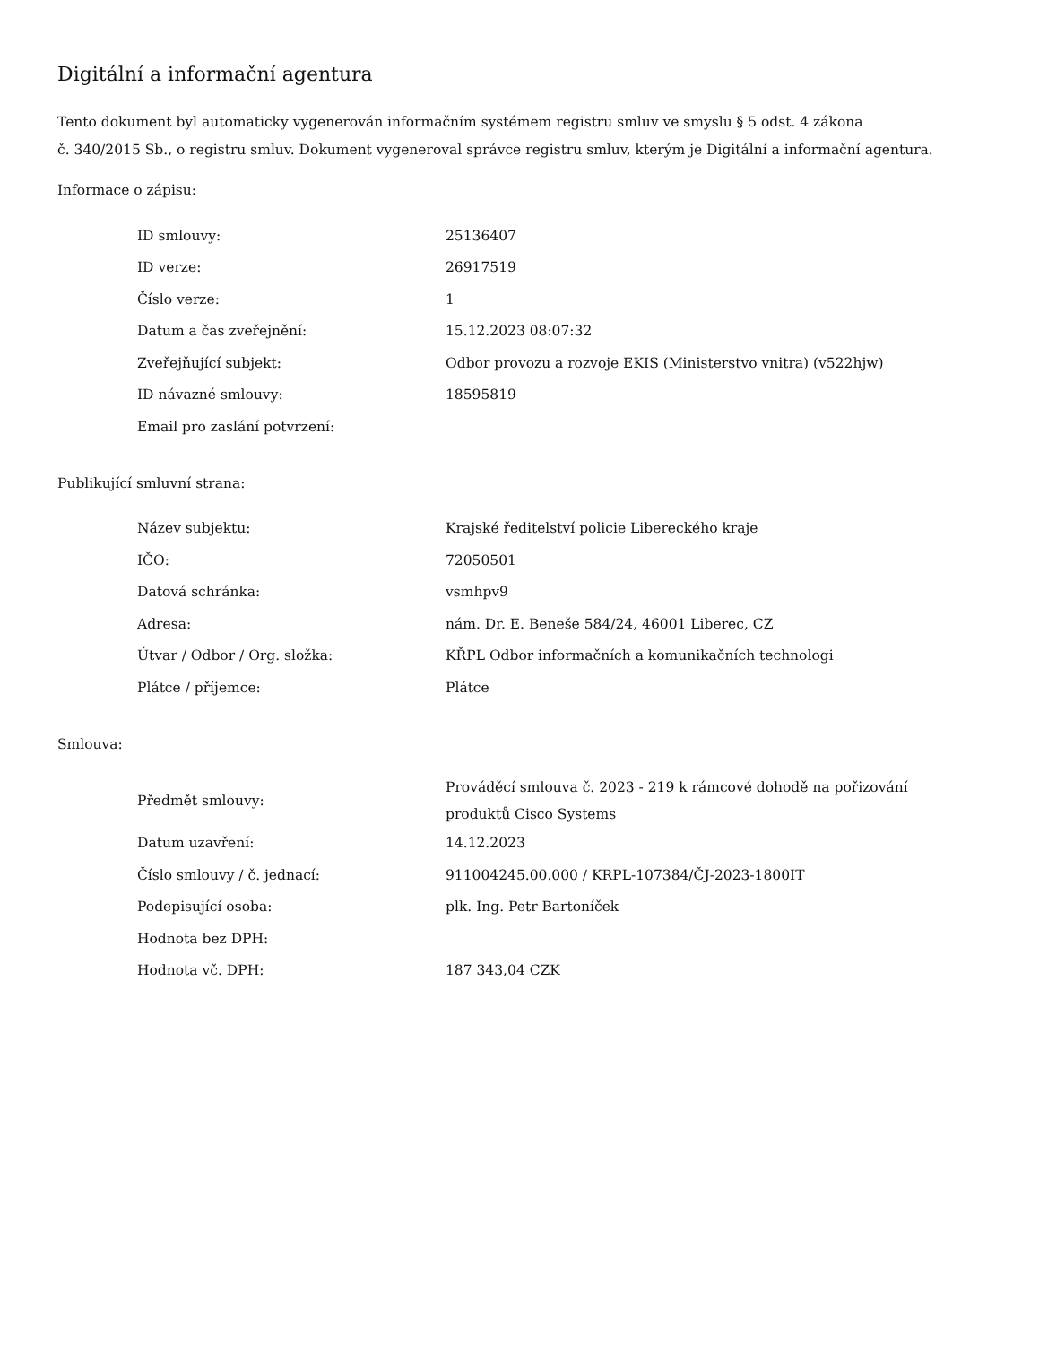Digitální a informační agentura
Tento dokument byl automaticky vygenerován informačním systémem registru smluv ve smyslu § 5 odst. 4 zákona
č. 340/2015 Sb., o registru smluv. Dokument vygeneroval správce registru smluv, kterým je Digitální a informační agentura.
Informace o zápisu:
| ID smlouvy: | 25136407 |
| ID verze: | 26917519 |
| Číslo verze: | 1 |
| Datum a čas zveřejnění: | 15.12.2023 08:07:32 |
| Zveřejňující subjekt: | Odbor provozu a rozvoje EKIS (Ministerstvo vnitra) (v522hjw) |
| ID návazné smlouvy: | 18595819 |
| Email pro zaslání potvrzení: | |
Publikující smluvní strana:
| Název subjektu: | Krajské ředitelství policie Libereckého kraje |
| IČO: | 72050501 |
| Datová schránka: | vsmhpv9 |
| Adresa: | nám. Dr. E. Beneše 584/24, 46001 Liberec, CZ |
| Útvar / Odbor / Org. složka: | KŘPL Odbor informačních a komunikačních technologi |
| Plátce / příjemce: | Plátce |
Smlouva:
| Předmět smlouvy: | Prováděcí smlouva č. 2023 - 219 k rámcové dohodě na pořizování produktů Cisco Systems |
| Datum uzavření: | 14.12.2023 |
| Číslo smlouvy / č. jednací: | 911004245.00.000 / KRPL-107384/ČJ-2023-1800IT |
| Podepisující osoba: | plk. Ing. Petr Bartoníček |
| Hodnota bez DPH: | |
| Hodnota vč. DPH: | 187 343,04 CZK |